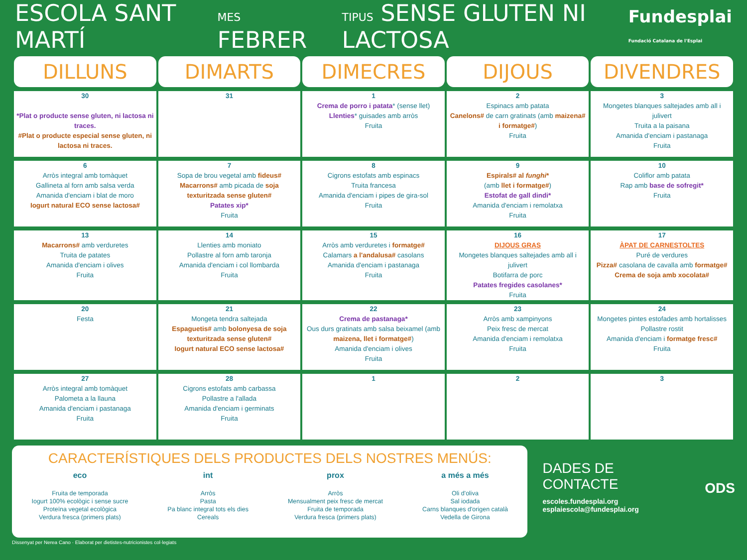ESCOLA SANT MARTÍ MES FEBRER TIPUS SENSE GLUTEN NI LACTOSA Fundesplai
Fundació Catalana de l'Esplai
| DILLUNS | DIMARTS | DIMECRES | DIJOUS | DIVENDRES |
| --- | --- | --- | --- | --- |
| 30 *Plat o producte sense gluten, ni lactosa ni traces. #Plat o producte especial sense gluten, ni lactosa ni traces. | 31 | 1 Crema de porro i patata * (sense llet) Llenties * guisades amb arròs Fruita | 2 Espinacs amb patata Canelons# de carn gratinats (amb maizena# i formatge# ) Fruita | 3 Mongetes blanques saltejades amb all i julivert Truita a la paisana Amanida d'enciam i pastanaga Fruita |
| 6 Arròs integral amb tomàquet Gallineta al forn amb salsa verda Amanida d'enciam i blat de moro Iogurt natural ECO sense lactosa# | 7 Sopa de brou vegetal amb fideus# Macarrons# amb picada de soja texturitzada sense gluten# Patates xip* Fruita | 8 Cigrons estofats amb espinacs Truita francesa Amanida d'enciam i pipes de gira-sol Fruita | 9 Espirals# al funghi * (amb llet i formatge# ) Estofat de gall dindi* Amanida d'enciam i remolatxa Fruita | 10 Coliflor amb patata Rap amb base de sofregit* Fruita |
| 13 Macarrons# amb verduretes Truita de patates Amanida d'enciam i olives Fruita | 14 Llenties amb moniato Pollastre al forn amb taronja Amanida d'enciam i col llombarda Fruita | 15 Arròs amb verduretes i formatge# Calamars a l'andalusa# casolans Amanida d'enciam i pastanaga Fruita | 16 DIJOUS GRAS Mongetes blanques saltejades amb all i julivert Botifarra de porc Patates fregides casolanes* Fruita | 17 ÀPAT DE CARNESTOLTES Puré de verdures Pizza# casolana de cavalla amb formatge# Crema de soja amb xocolata# |
| 20 Festa | 21 Mongeta tendra saltejada Espaguetis# amb bolonyesa de soja texturitzada sense gluten# Iogurt natural ECO sense lactosa# | 22 Crema de pastanaga* Ous durs gratinats amb salsa beixamel (amb maizena, llet i formatge# ) Amanida d'enciam i olives Fruita | 23 Arròs amb xampinyons Peix fresc de mercat Amanida d'enciam i remolatxa Fruita | 24 Mongetes pintes estofades amb hortalisses Pollastre rostit Amanida d'enciam i formatge fresc# Fruita |
| 27 Arròs integral amb tomàquet Palometa a la llauna Amanida d'enciam i pastanaga Fruita | 28 Cigrons estofats amb carbassa Pollastre a l'allada Amanida d'enciam i germinats Fruita | 1 | 2 | 3 |
CARACTERÍSTIQUES DELS PRODUCTES DELS NOSTRES MENÚS:
eco
Fruita de temporada
Iogurt 100% ecològic i sense sucre
Proteïna vegetal ecològica
Verdura fresca (primers plats)
int
Arròs
Pasta
Pa blanc integral tots els dies
Cereals
prox
Arròs
Mensualment peix fresc de mercat
Fruita de temporada
Verdura fresca (primers plats)
a més a més
Oli d'oliva
Sal iodada
Carns blanques d'origen català
Vedella de Girona
DADES DE CONTACTE
escoles.fundesplai.org
esplaiescola@fundesplai.org
ODS
Dissenyat per Nerea Cano · Elaborat per dietistes-nutricionistes col·legiats